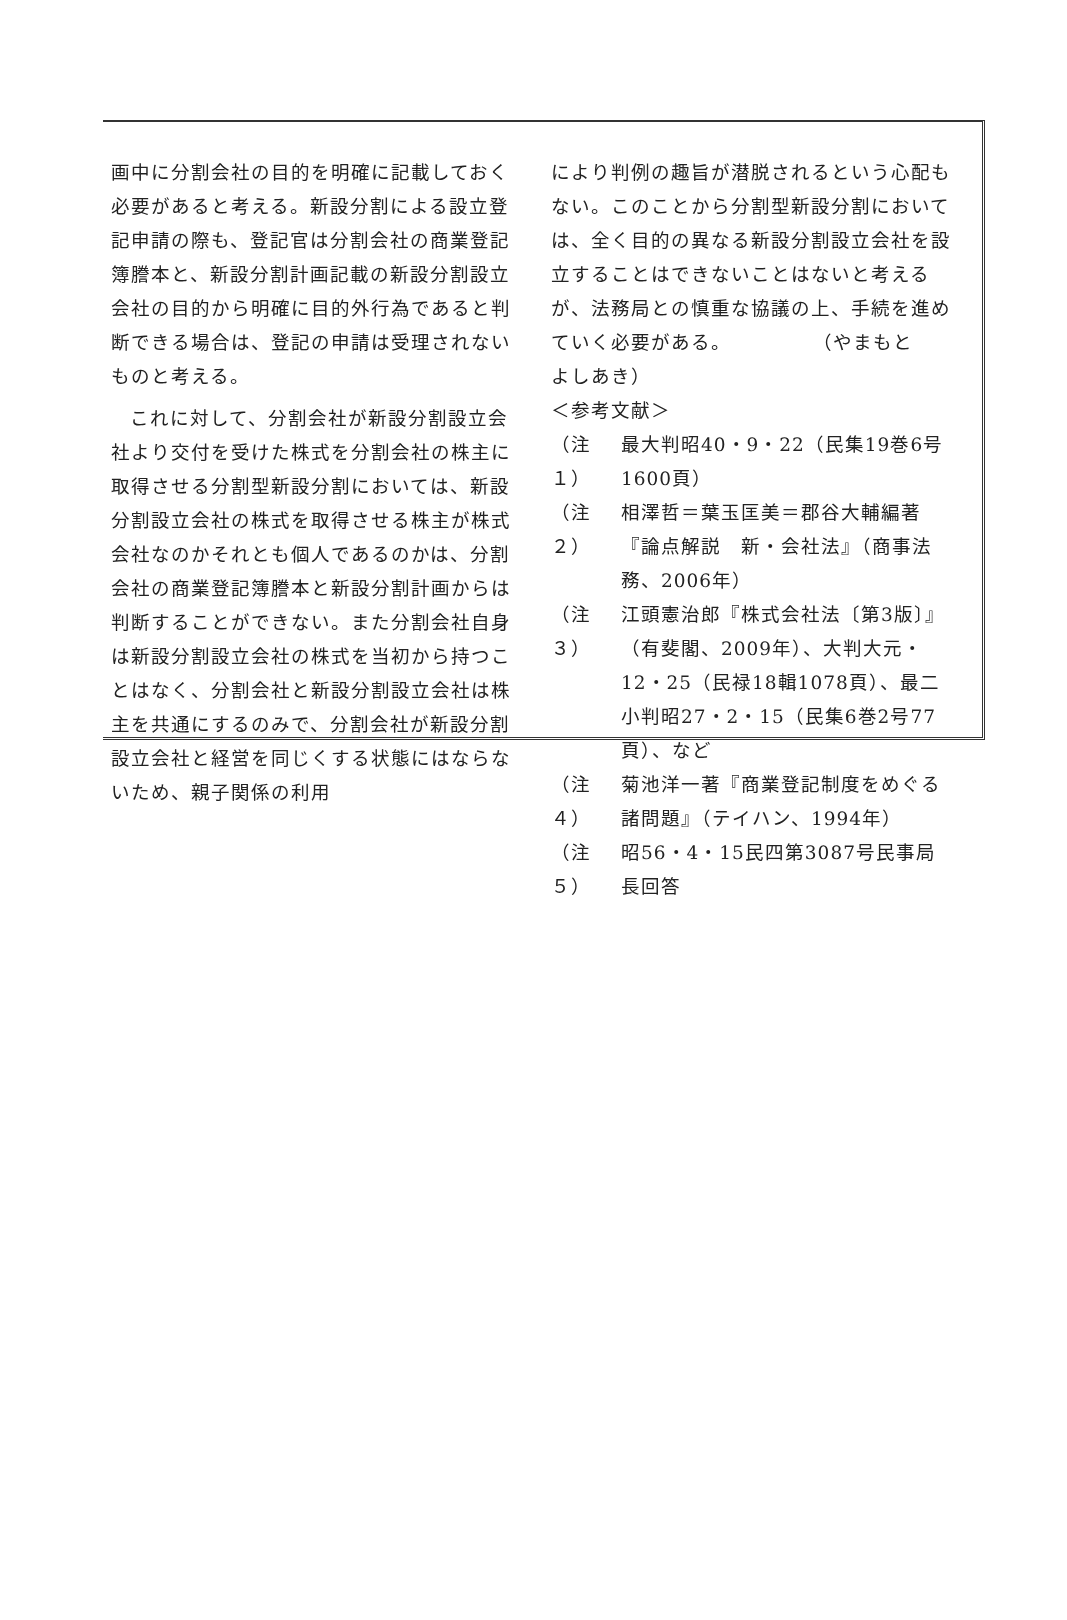画中に分割会社の目的を明確に記載しておく必要があると考える。新設分割による設立登記申請の際も、登記官は分割会社の商業登記簿謄本と、新設分割計画記載の新設分割設立会社の目的から明確に目的外行為であると判断できる場合は、登記の申請は受理されないものと考える。
これに対して、分割会社が新設分割設立会社より交付を受けた株式を分割会社の株主に取得させる分割型新設分割においては、新設分割設立会社の株式を取得させる株主が株式会社なのかそれとも個人であるのかは、分割会社の商業登記簿謄本と新設分割計画からは判断することができない。また分割会社自身は新設分割設立会社の株式を当初から持つことはなく、分割会社と新設分割設立会社は株主を共通にするのみで、分割会社が新設分割設立会社と経営を同じくする状態にはならないため、親子関係の利用
により判例の趣旨が潜脱されるという心配もない。このことから分割型新設分割においては、全く目的の異なる新設分割設立会社を設立することはできないことはないと考えるが、法務局との慎重な協議の上、手続を進めていく必要がある。　　　　　（やまもと　よしあき）
＜参考文献＞
（注１） 最大判昭40・9・22（民集19巻6号1600頁）
（注２） 相澤哲＝葉玉匡美＝郡谷大輔編著『論点解説　新・会社法』（商事法務、2006年）
（注３） 江頭憲治郎『株式会社法〔第3版〕』（有斐閣、2009年）、大判大元・12・25（民禄18輯1078頁）、最二小判昭27・2・15（民集6巻2号77頁）、など
（注４） 菊池洋一著『商業登記制度をめぐる諸問題』（テイハン、1994年）
（注５） 昭56・4・15民四第3087号民事局長回答